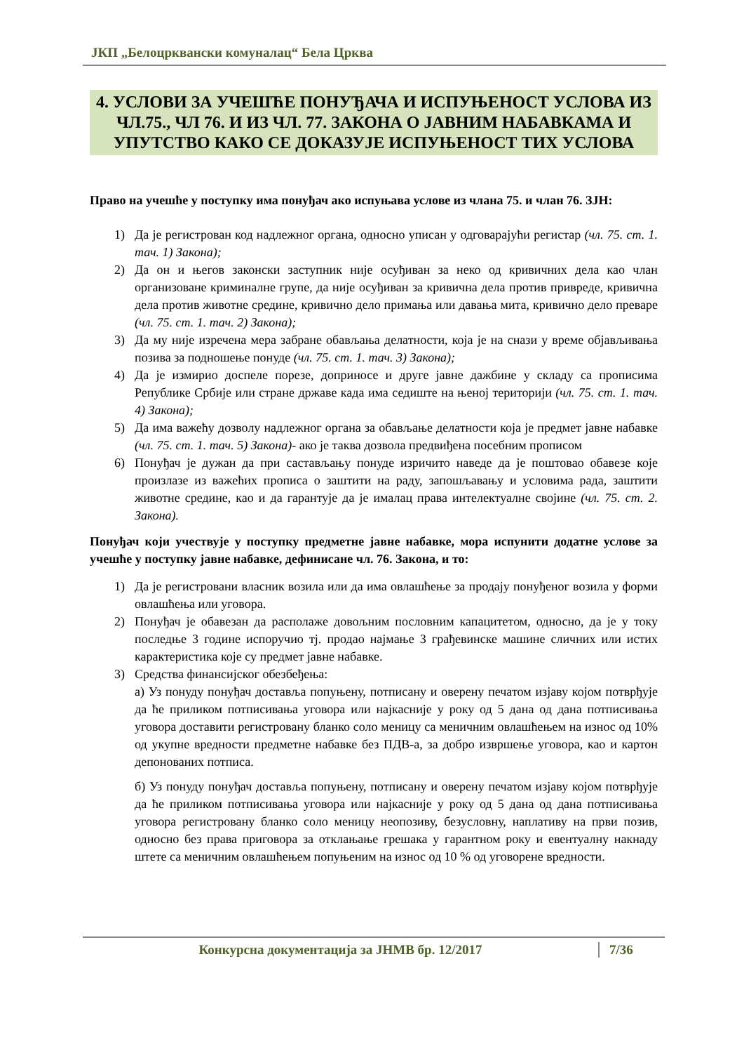ЈКП „Белоцрквански комуналац“ Бела Црква
4. УСЛОВИ ЗА УЧЕШЋЕ ПОНУЂАЧА И ИСПУЊЕНОСТ УСЛОВА ИЗ ЧЛ.75., ЧЛ 76. И ИЗ ЧЛ. 77. ЗАКОНА О ЈАВНИМ НАБАВКАМА И УПУТСТВО КАКО СЕ ДОКАЗУЈЕ ИСПУЊЕНОСТ ТИХ УСЛОВА
Право на учешће у поступку има понуђач ако испуњава услове из члана 75. и члан 76. ЗЈН:
1) Да је регистрован код надлежног органа, односно уписан у одговарајући регистар (чл. 75. ст. 1. тач. 1) Закона);
2) Да он и његов законски заступник није осуђиван за неко од кривичних дела као члан организоване криминалне групе, да није осуђиван за кривична дела против привреде, кривична дела против животне средине, кривично дело примања или давања мита, кривично дело преваре (чл. 75. ст. 1. тач. 2) Закона);
3) Да му није изречена мера забране обављања делатности, која је на снази у време објављивања позива за подношење понуде (чл. 75. ст. 1. тач. 3) Закона);
4) Да је измирио доспеле порезе, доприносе и друге јавне дажбине у складу са прописима Републике Србије или стране државе када има седиште на њеној територији (чл. 75. ст. 1. тач. 4) Закона);
5) Да има важећу дозволу надлежног органа за обављање делатности која је предмет јавне набавке (чл. 75. ст. 1. тач. 5) Закона)- ако је таква дозвола предвиђена посебним прописом
6) Понуђач је дужан да при састављању понуде изричито наведе да је поштовао обавезе које произлазе из важећих прописа о заштити на раду, запошљавању и условима рада, заштити животне средине, као и да гарантује да је ималац права интелектуалне својине (чл. 75. ст. 2. Закона).
Понуђач који учествује у поступку предметне јавне набавке, мора испунити додатне услове за учешће у поступку јавне набавке, дефинисане чл. 76. Закона, и то:
1) Да је регистровани власник возила или да има овлашћење за продају понуђеног возила у форми овлашћења или уговора.
2) Понуђач је обавезан да располаже довољним пословним капацитетом, односно, да је у току последње 3 године испоручио тј. продао најмање 3 грађевинске машине сличних или истих карактеристика које су предмет јавне набавке.
3) Средства финансијског обезбеђења:
а) Уз понуду понуђач доставља попуњену, потписану и оверену печатом изјаву којом потврђује да ће приликом потписивања уговора или најкасније у року од 5 дана од дана потписивања уговора доставити регистровану бланко соло меницу са меничним овлашћењем на износ од 10% од укупне вредности предметне набавке без ПДВ-а, за добро извршење уговора, као и картон депонованих потписа.
б) Уз понуду понуђач доставља попуњену, потписану и оверену печатом изјаву којом потврђује да ће приликом потписивања уговора или најкасније у року од 5 дана од дана потписивања уговора регистровану бланко соло меницу неопозиву, безусловну, наплативу на први позив, односно без права приговора за отклањање грешака у гарантном року и евентуалну накнаду штете са меничним овлашћењем попуњеним на износ од 10 % од уговорене вредности.
Конкурсна документација за ЈНМВ бр. 12/2017 7/36